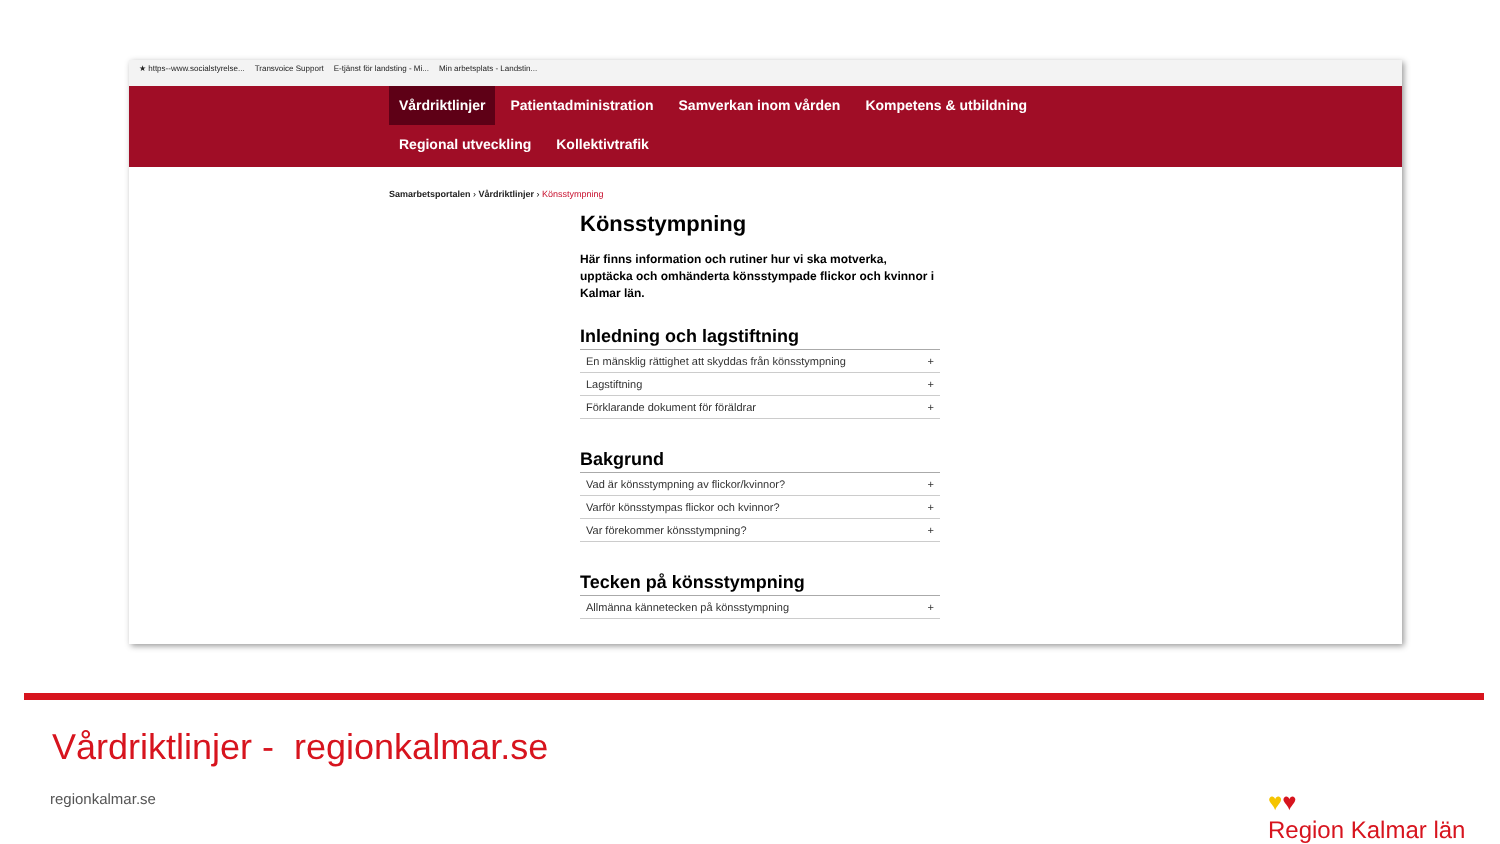★ https--www.socialstyrelse... Transvoice Support E-tjänst för landsting - Mi... Min arbetsplats - Landstin...
Vårdriktlinjer Patientadministration Samverkan inom vården Kompetens & utbildning
Regional utveckling Kollektivtrafik
Samarbetsportalen › Vårdriktlinjer › Könsstympning
Könsstympning
Här finns information och rutiner hur vi ska motverka, upptäcka och omhänderta könsstympade flickor och kvinnor i Kalmar län.
Inledning och lagstiftning
En mänsklig rättighet att skyddas från könsstympning +
Lagstiftning +
Förklarande dokument för föräldrar +
Bakgrund
Vad är könsstympning av flickor/kvinnor? +
Varför könsstympas flickor och kvinnor? +
Var förekommer könsstympning? +
Tecken på könsstympning
Allmänna kännetecken på könsstympning +
Vårdriktlinjer - regionkalmar.se
regionkalmar.se
♥♥
Region Kalmar län